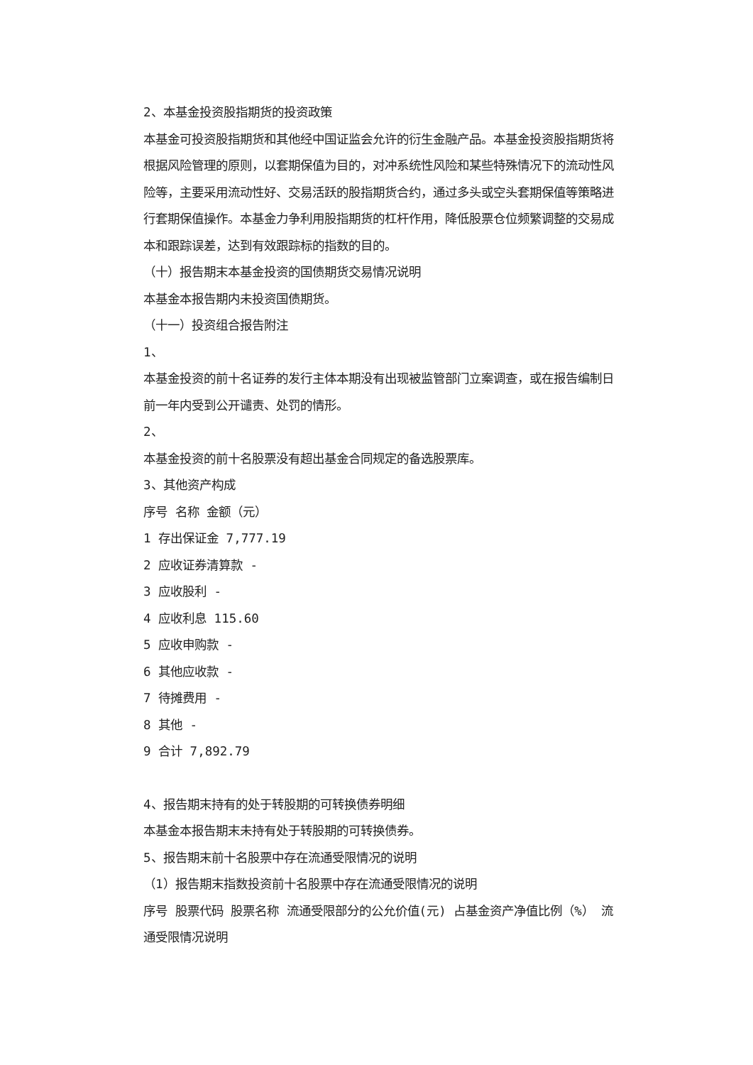2、本基金投资股指期货的投资政策
本基金可投资股指期货和其他经中国证监会允许的衍生金融产品。本基金投资股指期货将根据风险管理的原则，以套期保值为目的，对冲系统性风险和某些特殊情况下的流动性风险等，主要采用流动性好、交易活跃的股指期货合约，通过多头或空头套期保值等策略进行套期保值操作。本基金力争利用股指期货的杠杆作用，降低股票仓位频繁调整的交易成本和跟踪误差，达到有效跟踪标的指数的目的。
（十）报告期末本基金投资的国债期货交易情况说明
本基金本报告期内未投资国债期货。
（十一）投资组合报告附注
1、
本基金投资的前十名证券的发行主体本期没有出现被监管部门立案调查，或在报告编制日前一年内受到公开谴责、处罚的情形。
2、
本基金投资的前十名股票没有超出基金合同规定的备选股票库。
3、其他资产构成
序号 名称 金额（元）
1 存出保证金 7,777.19
2 应收证券清算款 -
3 应收股利 -
4 应收利息 115.60
5 应收申购款 -
6 其他应收款 -
7 待摊费用 -
8 其他 -
9 合计 7,892.79
4、报告期末持有的处于转股期的可转换债券明细
本基金本报告期末未持有处于转股期的可转换债券。
5、报告期末前十名股票中存在流通受限情况的说明
（1）报告期末指数投资前十名股票中存在流通受限情况的说明
序号 股票代码 股票名称 流通受限部分的公允价值(元) 占基金资产净值比例（%） 流通受限情况说明